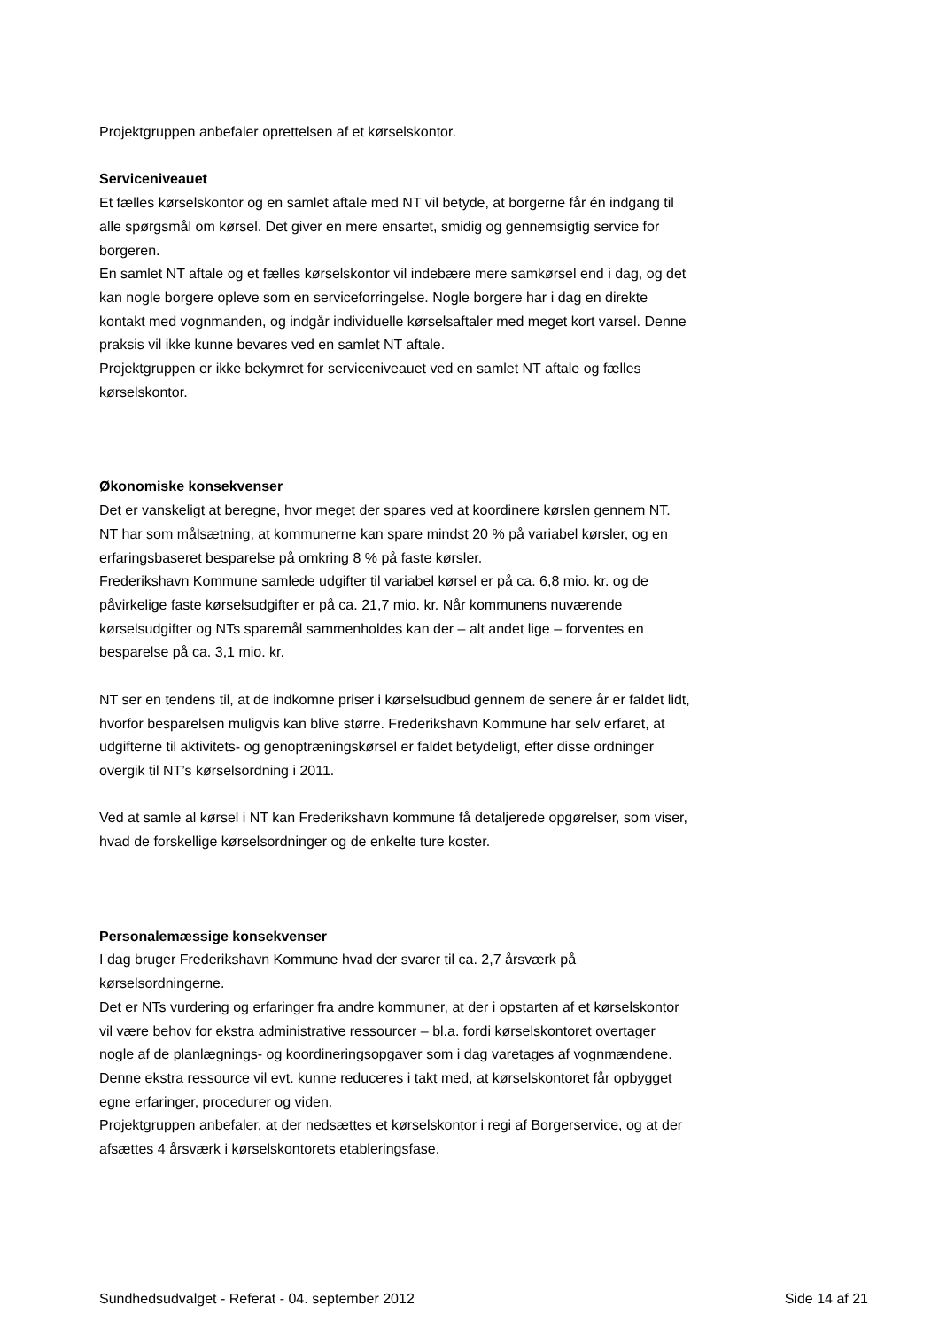Projektgruppen anbefaler oprettelsen af et kørselskontor.
Serviceniveauet
Et fælles kørselskontor og en samlet aftale med NT vil betyde, at borgerne får én indgang til alle spørgsmål om kørsel. Det giver en mere ensartet, smidig og gennemsigtig service for borgeren.
En samlet NT aftale og et fælles kørselskontor vil indebære mere samkørsel end i dag, og det kan nogle borgere opleve som en serviceforringelse. Nogle borgere har i dag en direkte kontakt med vognmanden, og indgår individuelle kørselsaftaler med meget kort varsel. Denne praksis vil ikke kunne bevares ved en samlet NT aftale.
Projektgruppen er ikke bekymret for serviceniveauet ved en samlet NT aftale og fælles kørselskontor.
Økonomiske konsekvenser
Det er vanskeligt at beregne, hvor meget der spares ved at koordinere kørslen gennem NT. NT har som målsætning, at kommunerne kan spare mindst 20 % på variabel kørsler, og en erfaringsbaseret besparelse på omkring 8 % på faste kørsler.
Frederikshavn Kommune samlede udgifter til variabel kørsel er på ca. 6,8 mio. kr. og de påvirkelige faste kørselsudgifter er på ca. 21,7 mio. kr. Når kommunens nuværende kørselsudgifter og NTs sparemål sammenholdes kan der – alt andet lige – forventes en besparelse på ca. 3,1 mio. kr.
NT ser en tendens til, at de indkomne priser i kørselsudbud gennem de senere år er faldet lidt, hvorfor besparelsen muligvis kan blive større. Frederikshavn Kommune har selv erfaret, at udgifterne til aktivitets- og genoptræningskørsel er faldet betydeligt, efter disse ordninger overgik til NT’s kørselsordning i 2011.
Ved at samle al kørsel i NT kan Frederikshavn kommune få detaljerede opgørelser, som viser, hvad de forskellige kørselsordninger og de enkelte ture koster.
Personalemæssige konsekvenser
I dag bruger Frederikshavn Kommune hvad der svarer til ca. 2,7 årsværk på kørselsordningerne.
Det er NTs vurdering og erfaringer fra andre kommuner, at der i opstarten af et kørselskontor vil være behov for ekstra administrative ressourcer – bl.a. fordi kørselskontoret overtager nogle af de planlægnings- og koordineringsopgaver som i dag varetages af vognmændene. Denne ekstra ressource vil evt. kunne reduceres i takt med, at kørselskontoret får opbygget egne erfaringer, procedurer og viden.
Projektgruppen anbefaler, at der nedsættes et kørselskontor i regi af Borgerservice, og at der afsættes 4 årsværk i kørselskontorets etableringsfase.
Sundhedsudvalget - Referat - 04. september 2012 Side 14 af 21